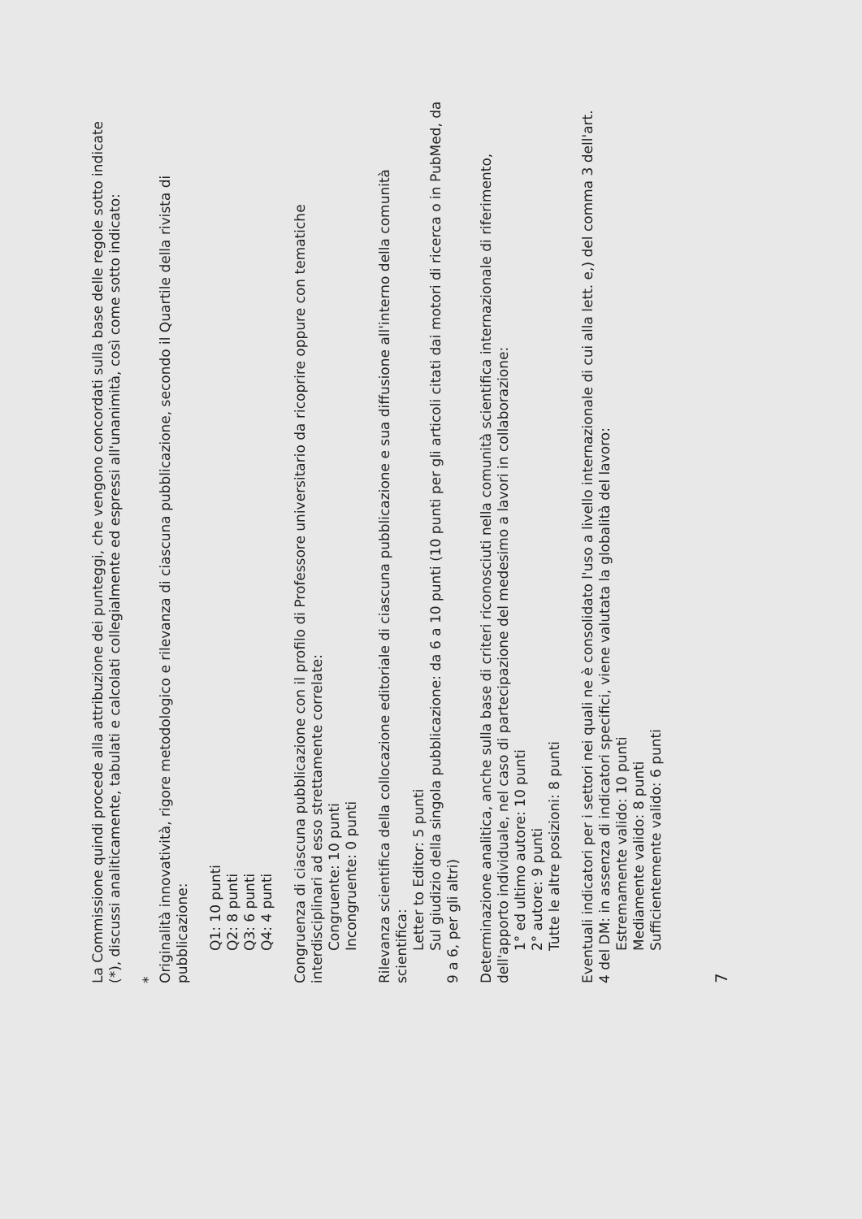La Commissione quindi procede alla attribuzione dei punteggi, che vengono concordati sulla base delle regole sotto indicate (*), discussi analiticamente, tabulati e calcolati collegialmente ed espressi all'unanimità, così come sotto indicato:
*
Originalità innovatività, rigore metodologico e rilevanza di ciascuna pubblicazione, secondo il Quartile della rivista di pubblicazione:
Q1: 10 punti
Q2: 8 punti
Q3: 6 punti
Q4: 4 punti
Congruenza di ciascuna pubblicazione con il profilo di Professore universitario da ricoprire oppure con tematiche interdisciplinari ad esso strettamente correlate:
Congruente: 10 punti
Incongruente: 0 punti
Rilevanza scientifica della collocazione editoriale di ciascuna pubblicazione e sua diffusione all'interno della comunità scientifica:
Letter to Editor: 5 punti
Sul giudizio della singola pubblicazione: da 6 a 10 punti (10 punti per gli articoli citati dai motori di ricerca o in PubMed, da 9 a 6, per gli altri)
Determinazione analitica, anche sulla base di criteri riconosciuti nella comunità scientifica internazionale di riferimento, dell'apporto individuale, nel caso di partecipazione del medesimo a lavori in collaborazione:
1° ed ultimo autore: 10 punti
2° autore: 9 punti
Tutte le altre posizioni: 8 punti
Eventuali indicatori per i settori nei quali ne è consolidato l'uso a livello internazionale di cui alla lett. e,) del comma 3 dell'art. 4 del DM: in assenza di indicatori specifici, viene valutata la globalità del lavoro:
Estremamente valido: 10 punti
Mediamente valido: 8 punti
Sufficientemente valido: 6 punti
7